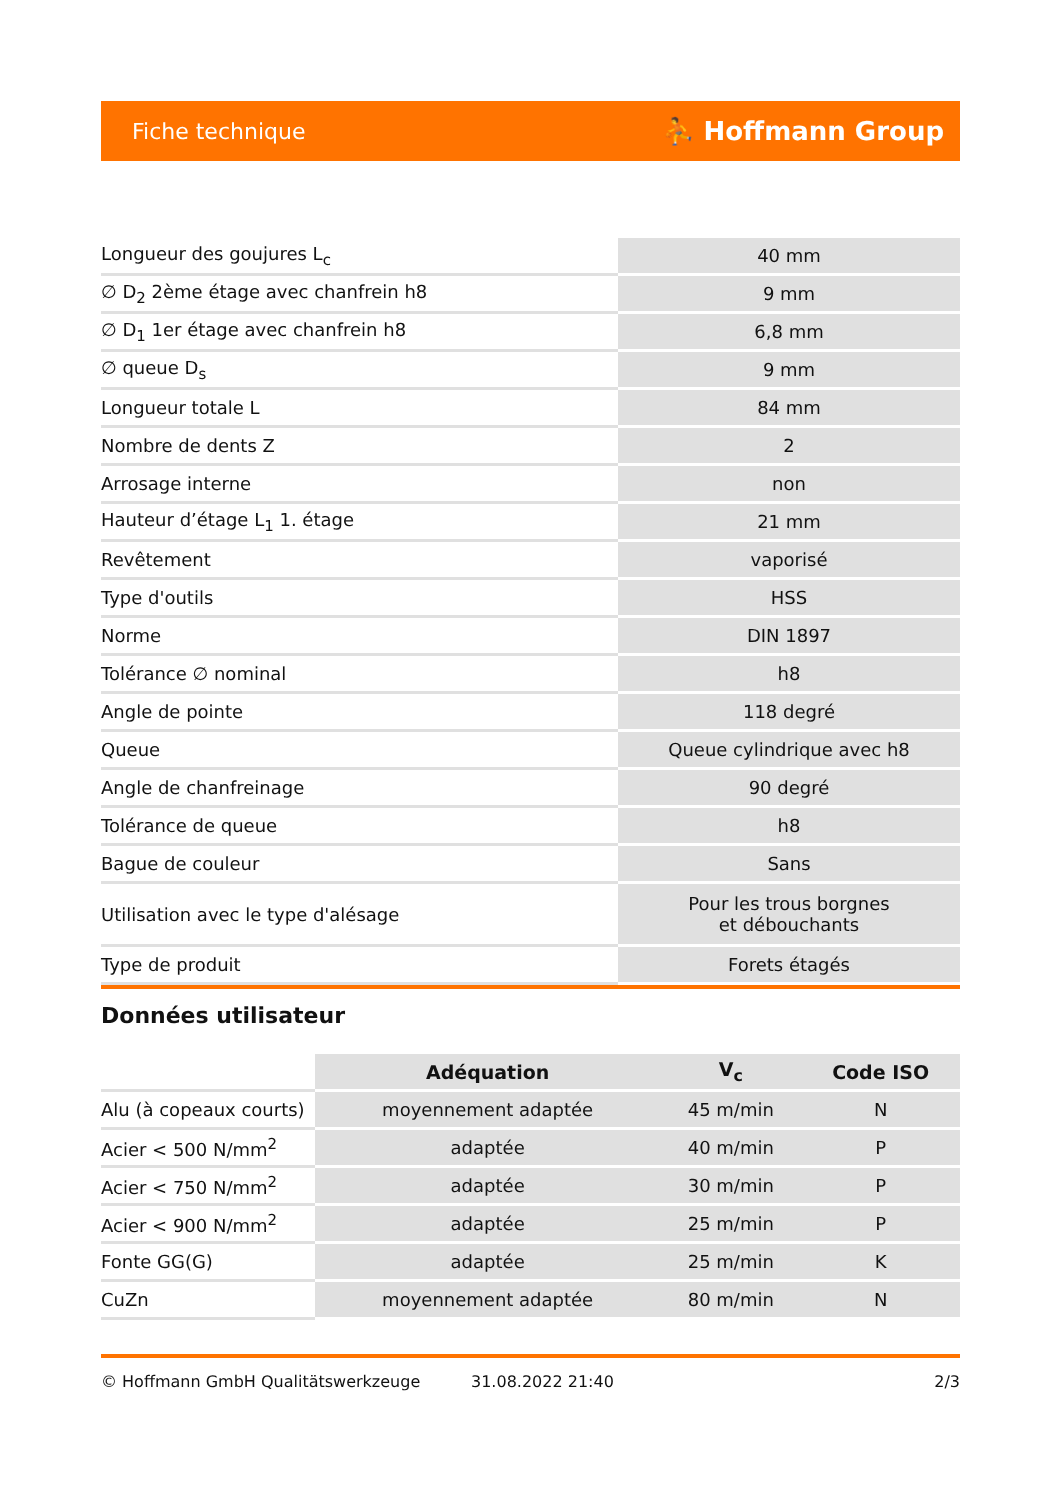Fiche technique ⛹ Hoffmann Group
| Longueur des goujures L<sub>c</sub> | 40 mm |
| ∅ D<sub>2</sub> 2ème étage avec chanfrein h8 | 9 mm |
| ∅ D<sub>1</sub> 1er étage avec chanfrein h8 | 6,8 mm |
| ∅ queue D<sub>s</sub> | 9 mm |
| Longueur totale L | 84 mm |
| Nombre de dents Z | 2 |
| Arrosage interne | non |
| Hauteur d’étage L<sub>1</sub> 1. étage | 21 mm |
| Revêtement | vaporisé |
| Type d'outils | HSS |
| Norme | DIN 1897 |
| Tolérance ∅ nominal | h8 |
| Angle de pointe | 118 degré |
| Queue | Queue cylindrique avec h8 |
| Angle de chanfreinage | 90 degré |
| Tolérance de queue | h8 |
| Bague de couleur | Sans |
| Utilisation avec le type d'alésage | Pour les trous borgnes et débouchants |
| Type de produit | Forets étagés |
Données utilisateur
| | Adéquation | V<sub>c</sub> | Code ISO |
| --- | --- | --- | --- |
| Alu (à copeaux courts) | moyennement adaptée | 45 m/min | N |
| Acier < 500 N/mm<sup>2</sup> | adaptée | 40 m/min | P |
| Acier < 750 N/mm<sup>2</sup> | adaptée | 30 m/min | P |
| Acier < 900 N/mm<sup>2</sup> | adaptée | 25 m/min | P |
| Fonte GG(G) | adaptée | 25 m/min | K |
| CuZn | moyennement adaptée | 80 m/min | N |
© Hoffmann GmbH Qualitätswerkzeuge 31.08.2022 21:40 2/3